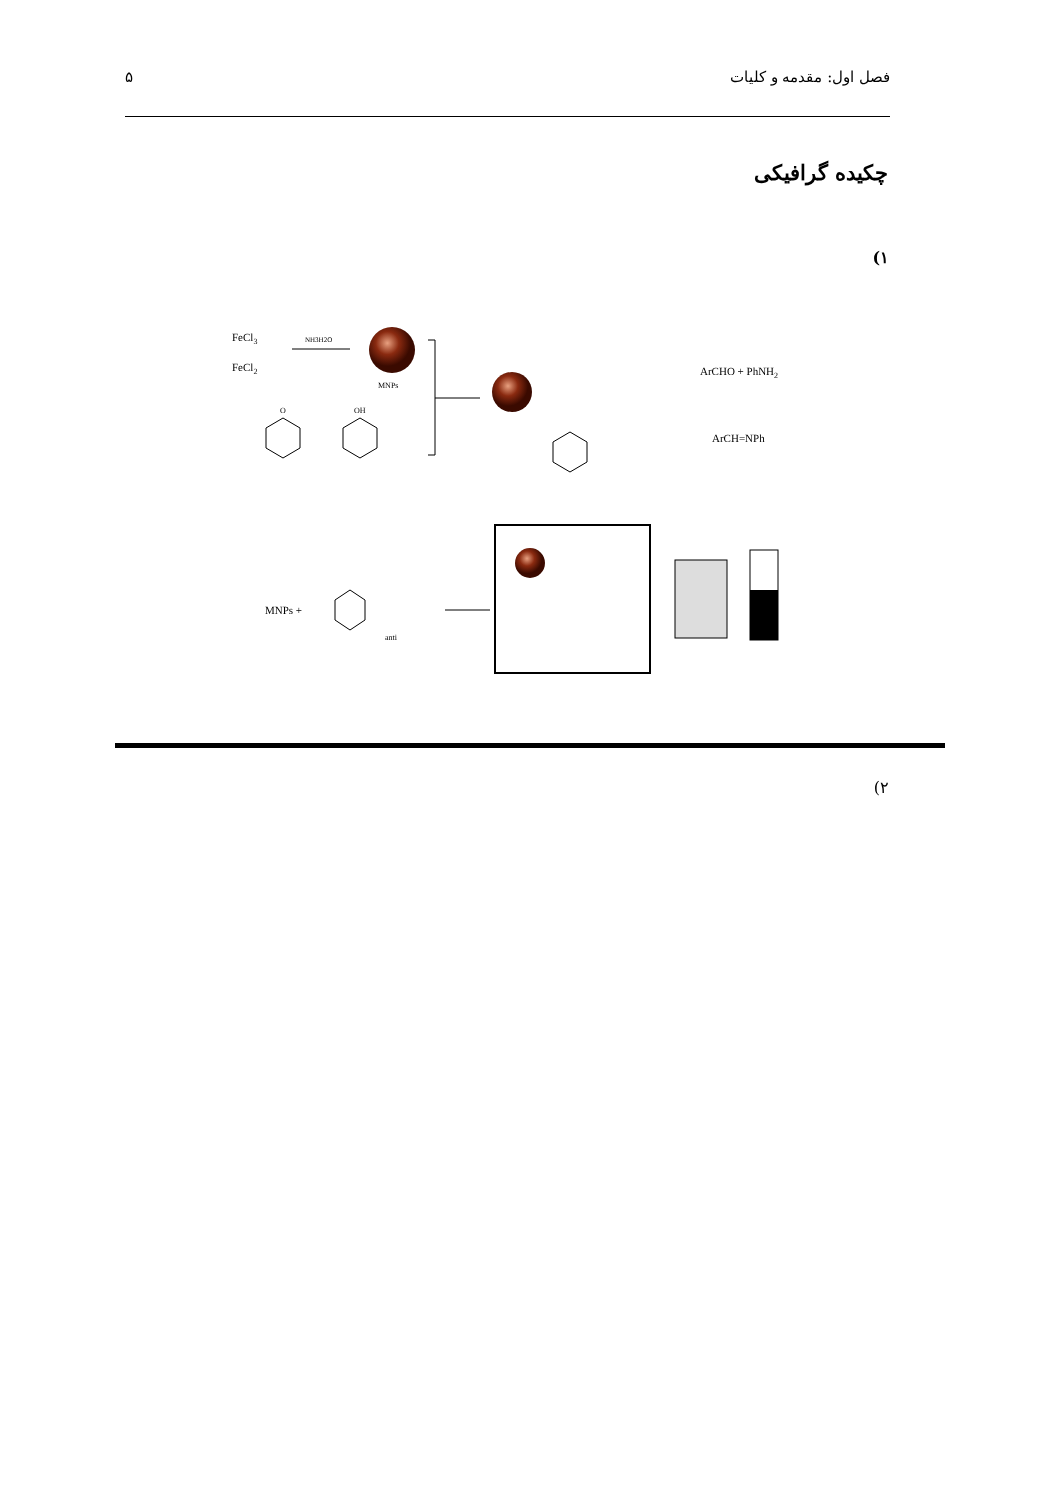۵ فصل اول: مقدمه و کلیات
چکیده گرافیکی
(۱
FeCl3
FeCl2
NH3H2O
MNPs
O
OH
ArCHO + PhNH2
ArCH=NPh
MNPs +
anti
(۲